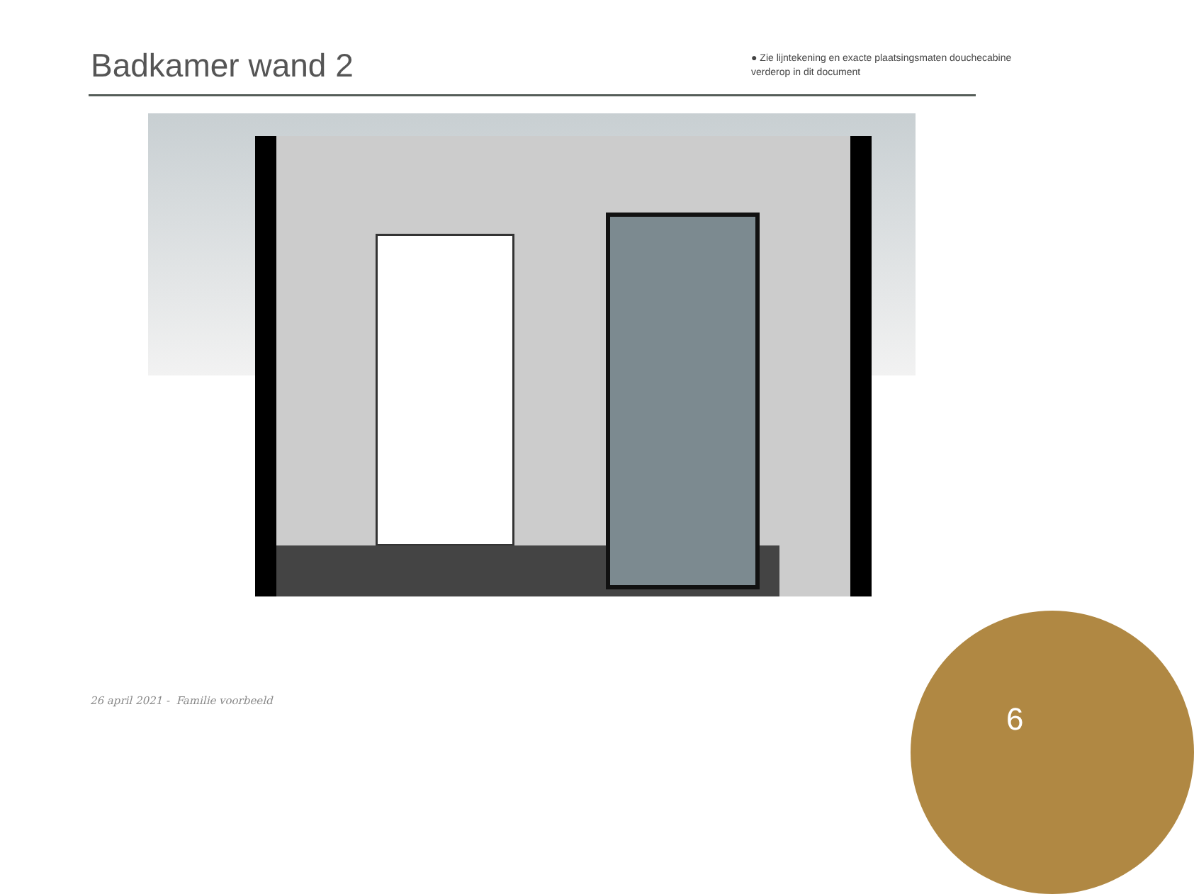Badkamer wand 2
● Zie lijntekening en exacte plaatsingsmaten douchecabine verderop in dit document
26 april 2021 - Familie voorbeeld
6